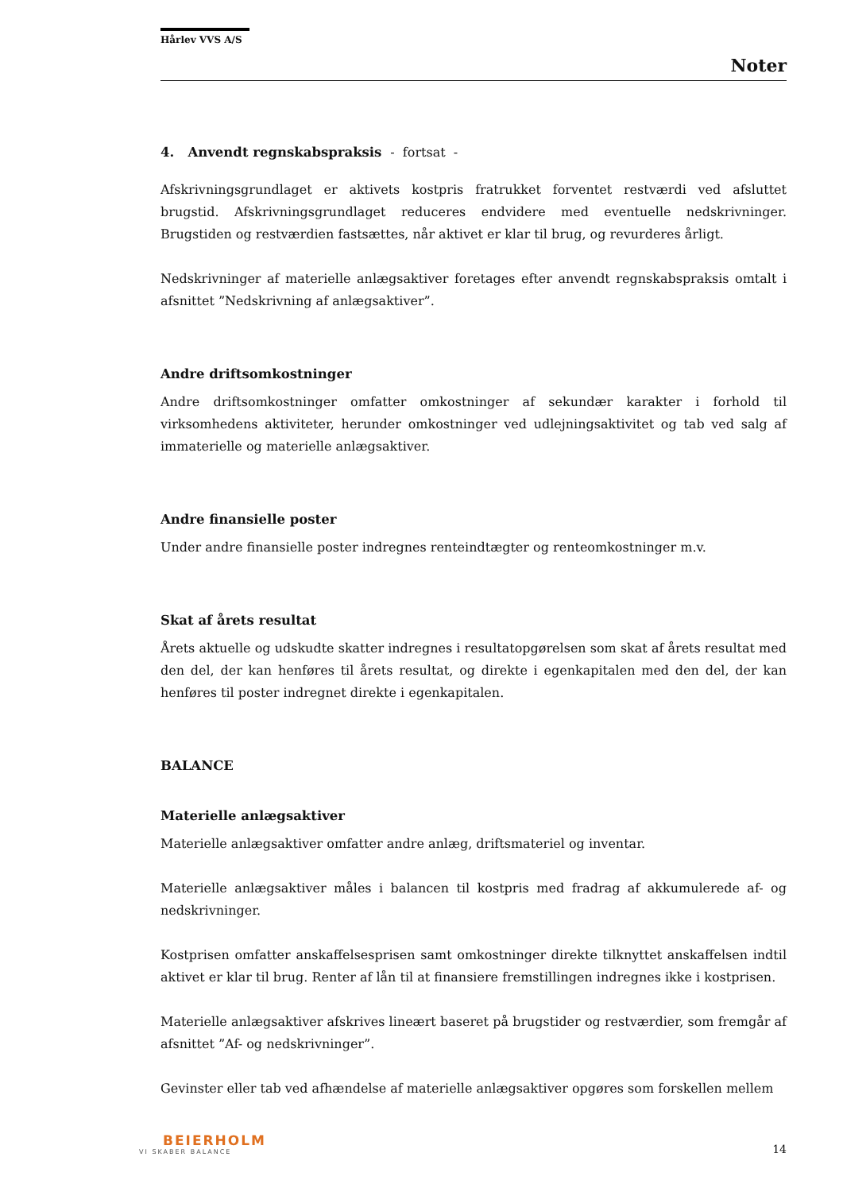Hårlev VVS A/S
Noter
4. Anvendt regnskabspraksis - fortsat -
Afskrivningsgrundlaget er aktivets kostpris fratrukket forventet restværdi ved afsluttet brugstid. Afskrivningsgrundlaget reduceres endvidere med eventuelle nedskrivninger. Brugstiden og restværdien fastsættes, når aktivet er klar til brug, og revurderes årligt.
Nedskrivninger af materielle anlægsaktiver foretages efter anvendt regnskabspraksis omtalt i afsnittet ”Nedskrivning af anlægsaktiver”.
Andre driftsomkostninger
Andre driftsomkostninger omfatter omkostninger af sekundær karakter i forhold til virksomhedens aktiviteter, herunder omkostninger ved udlejningsaktivitet og tab ved salg af immaterielle og materielle anlægsaktiver.
Andre finansielle poster
Under andre finansielle poster indregnes renteindtægter og renteomkostninger m.v.
Skat af årets resultat
Årets aktuelle og udskudte skatter indregnes i resultatopgørelsen som skat af årets resultat med den del, der kan henføres til årets resultat, og direkte i egenkapitalen med den del, der kan henføres til poster indregnet direkte i egenkapitalen.
BALANCE
Materielle anlægsaktiver
Materielle anlægsaktiver omfatter andre anlæg, driftsmateriel og inventar.
Materielle anlægsaktiver måles i balancen til kostpris med fradrag af akkumulerede af- og nedskrivninger.
Kostprisen omfatter anskaffelsesprisen samt omkostninger direkte tilknyttet anskaffelsen indtil aktivet er klar til brug. Renter af lån til at finansiere fremstillingen indregnes ikke i kostprisen.
Materielle anlægsaktiver afskrives lineært baseret på brugstider og restværdier, som fremgår af afsnittet ”Af- og nedskrivninger”.
Gevinster eller tab ved afhændelse af materielle anlægsaktiver opgøres som forskellen mellem
BEIERHOLM
VI SKABER BALANCE
14